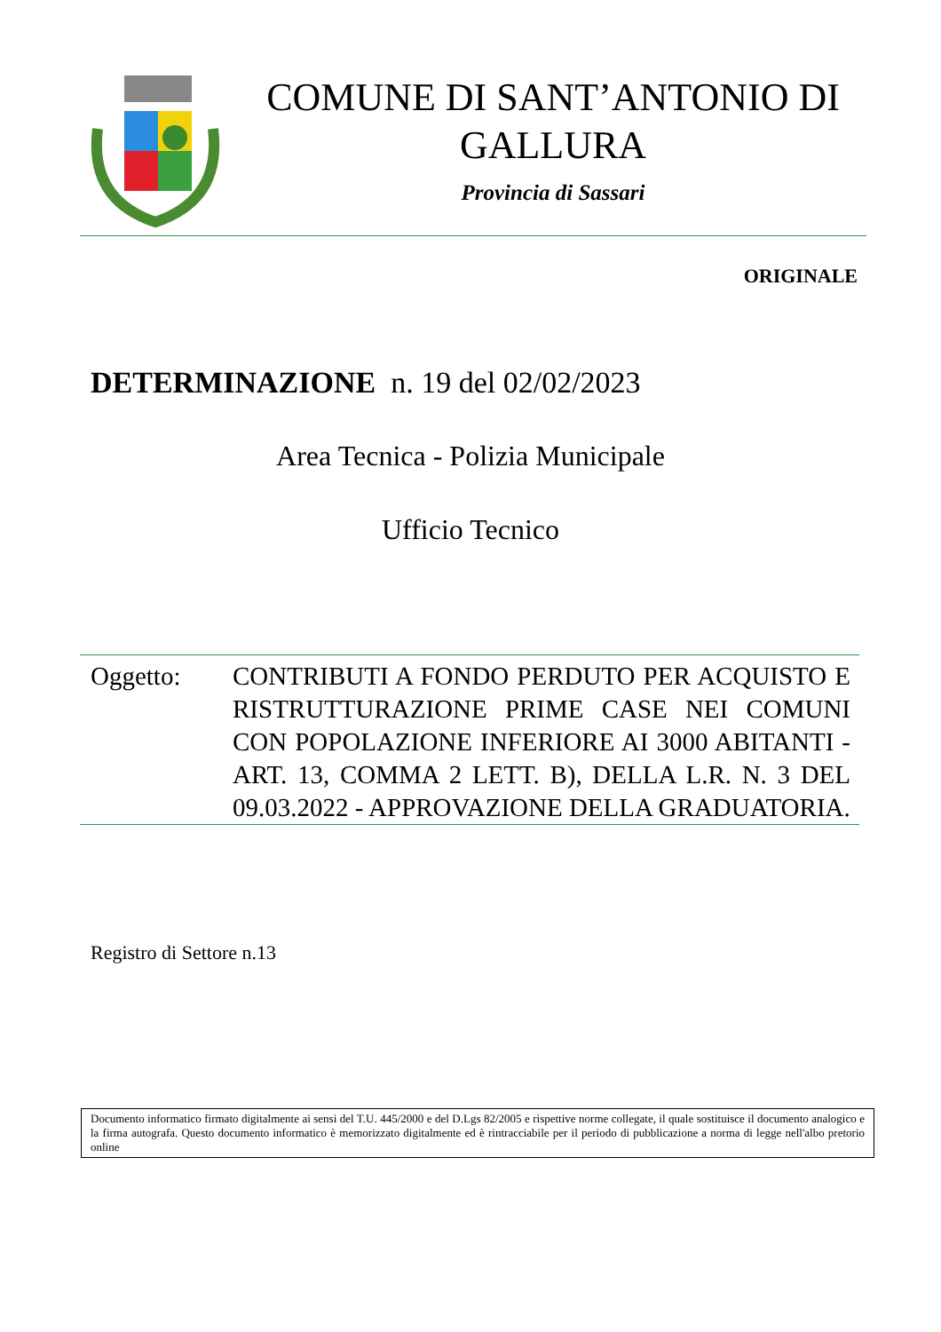COMUNE DI SANT’ANTONIO DI
GALLURA
Provincia di Sassari
ORIGINALE
DETERMINAZIONE n. 19 del 02/02/2023
Area Tecnica - Polizia Municipale
Ufficio Tecnico
Oggetto: CONTRIBUTI A FONDO PERDUTO PER ACQUISTO E RISTRUTTURAZIONE PRIME CASE NEI COMUNI CON POPOLAZIONE INFERIORE AI 3000 ABITANTI - ART. 13, COMMA 2 LETT. B), DELLA L.R. N. 3 DEL 09.03.2022 - APPROVAZIONE DELLA GRADUATORIA.
Registro di Settore n.13
Documento informatico firmato digitalmente ai sensi del T.U. 445/2000 e del D.Lgs 82/2005 e rispettive norme collegate, il quale sostituisce il documento analogico e la firma autografa. Questo documento informatico è memorizzato digitalmente ed è rintracciabile per il periodo di pubblicazione a norma di legge nell'albo pretorio online